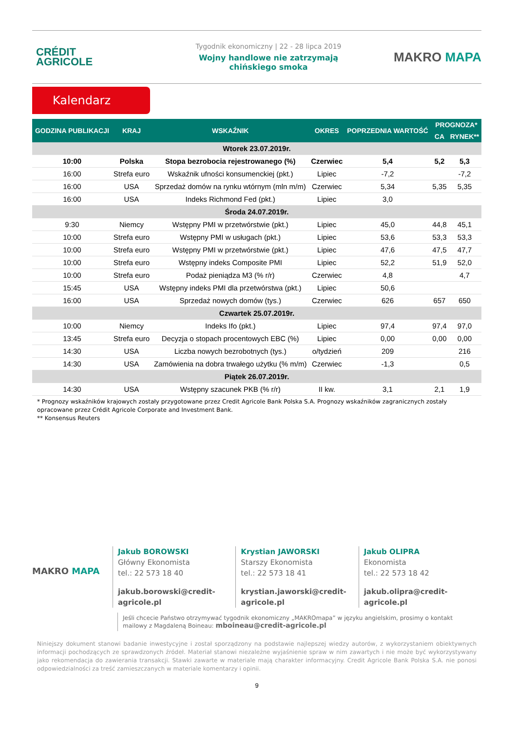CRÉDIT
AGRICOLE
Tygodnik ekonomiczny | 22 - 28 lipca 2019
Wojny handlowe nie zatrzymają
chińskiego smoka
MAKRO MAPA
Kalendarz
| GODZINA PUBLIKACJI | KRAJ | WSKAŹNIK | OKRES | POPRZEDNIA WARTOŚĆ | PROGNOZA* | |
| --- | --- | --- | --- | --- | --- | --- |
| | | | | | CA | RYNEK** |
| Wtorek 23.07.2019r. | | | | | | |
| 10:00 | Polska | Stopa bezrobocia rejestrowanego (%) | Czerwiec | 5,4 | 5,2 | 5,3 |
| 16:00 | Strefa euro | Wskaźnik ufności konsumenckiej (pkt.) | Lipiec | -7,2 | | -7,2 |
| 16:00 | USA | Sprzedaż domów na rynku wtórnym (mln m/m) | Czerwiec | 5,34 | 5,35 | 5,35 |
| 16:00 | USA | Indeks Richmond Fed (pkt.) | Lipiec | 3,0 | | |
| Środa 24.07.2019r. | | | | | | |
| 9:30 | Niemcy | Wstępny PMI w przetwórstwie (pkt.) | Lipiec | 45,0 | 44,8 | 45,1 |
| 10:00 | Strefa euro | Wstępny PMI w usługach (pkt.) | Lipiec | 53,6 | 53,3 | 53,3 |
| 10:00 | Strefa euro | Wstępny PMI w przetwórstwie (pkt.) | Lipiec | 47,6 | 47,5 | 47,7 |
| 10:00 | Strefa euro | Wstępny indeks Composite PMI | Lipiec | 52,2 | 51,9 | 52,0 |
| 10:00 | Strefa euro | Podaż pieniądza M3 (% r/r) | Czerwiec | 4,8 | | 4,7 |
| 15:45 | USA | Wstępny indeks PMI dla przetwórstwa (pkt.) | Lipiec | 50,6 | | |
| 16:00 | USA | Sprzedaż nowych domów (tys.) | Czerwiec | 626 | 657 | 650 |
| Czwartek 25.07.2019r. | | | | | | |
| 10:00 | Niemcy | Indeks Ifo (pkt.) | Lipiec | 97,4 | 97,4 | 97,0 |
| 13:45 | Strefa euro | Decyzja o stopach procentowych EBC (%) | Lipiec | 0,00 | 0,00 | 0,00 |
| 14:30 | USA | Liczba nowych bezrobotnych (tys.) | o/tydzień | 209 | | 216 |
| 14:30 | USA | Zamówienia na dobra trwałego użytku (% m/m) | Czerwiec | -1,3 | | 0,5 |
| Piątek 26.07.2019r. | | | | | | |
| 14:30 | USA | Wstępny szacunek PKB (% r/r) | II kw. | 3,1 | 2,1 | 1,9 |
* Prognozy wskaźników krajowych zostały przygotowane przez Credit Agricole Bank Polska S.A. Prognozy wskaźników zagranicznych zostały opracowane przez Crédit Agricole Corporate and Investment Bank.
** Konsensus Reuters
MAKRO MAPA
Jakub BOROWSKI
Główny Ekonomista
tel.: 22 573 18 40
jakub.borowski@credit-agricole.pl
Krystian JAWORSKI
Starszy Ekonomista
tel.: 22 573 18 41
krystian.jaworski@credit-agricole.pl
Jakub OLIPRA
Ekonomista
tel.: 22 573 18 42
jakub.olipra@credit-agricole.pl
Jeśli chcecie Państwo otrzymywać tygodnik ekonomiczny „MAKROmapa” w języku angielskim, prosimy o kontakt mailowy z Magdaleną Boineau: mboineau@credit-agricole.pl
Niniejszy dokument stanowi badanie inwestycyjne i został sporządzony na podstawie najlepszej wiedzy autorów, z wykorzystaniem obiektywnych informacji pochodzących ze sprawdzonych źródeł. Materiał stanowi niezależne wyjaśnienie spraw w nim zawartych i nie może być wykorzystywany jako rekomendacja do zawierania transakcji. Stawki zawarte w materiale mają charakter informacyjny. Credit Agricole Bank Polska S.A. nie ponosi odpowiedzialności za treść zamieszczanych w materiale komentarzy i opinii.
9